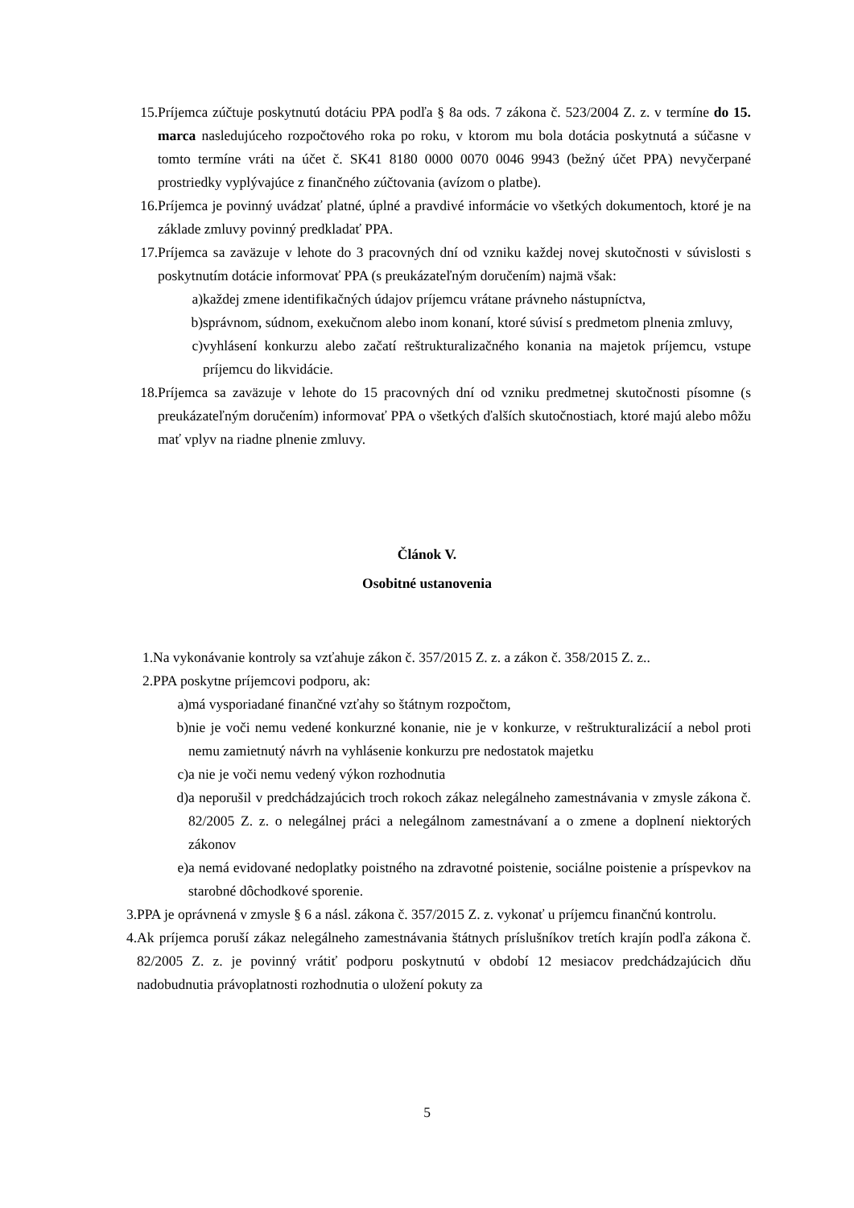15. Príjemca zúčtuje poskytnutú dotáciu PPA podľa § 8a ods. 7 zákona č. 523/2004 Z. z. v termíne do 15. marca nasledujúceho rozpočtového roka po roku, v ktorom mu bola dotácia poskytnutá a súčasne v tomto termíne vráti na účet č. SK41 8180 0000 0070 0046 9943 (bežný účet PPA) nevyčerpané prostriedky vyplývajúce z finančného zúčtovania (avízom o platbe).
16. Príjemca je povinný uvádzať platné, úplné a pravdivé informácie vo všetkých dokumentoch, ktoré je na základe zmluvy povinný predkladať PPA.
17. Príjemca sa zaväzuje v lehote do 3 pracovných dní od vzniku každej novej skutočnosti v súvislosti s poskytnutím dotácie informovať PPA (s preukázateľným doručením) najmä však:
a) každej zmene identifikačných údajov príjemcu vrátane právneho nástupníctva,
b) správnom, súdnom, exekučnom alebo inom konaní, ktoré súvisí s predmetom plnenia zmluvy,
c) vyhlásení konkurzu alebo začatí reštrukturalizačného konania na majetok príjemcu, vstupe príjemcu do likvidácie.
18. Príjemca sa zaväzuje v lehote do 15 pracovných dní od vzniku predmetnej skutočnosti písomne (s preukázateľným doručením) informovať PPA o všetkých ďalších skutočnostiach, ktoré majú alebo môžu mať vplyv na riadne plnenie zmluvy.
Článok V.
Osobitné ustanovenia
1. Na vykonávanie kontroly sa vzťahuje zákon č. 357/2015 Z. z. a zákon č. 358/2015 Z. z..
2. PPA poskytne príjemcovi podporu, ak:
a) má vysporiadané finančné vzťahy so štátnym rozpočtom,
b) nie je voči nemu vedené konkurzné konanie, nie je v konkurze, v reštrukturalizácií a nebol proti nemu zamietnutý návrh na vyhlásenie konkurzu pre nedostatok majetku
c) a nie je voči nemu vedený výkon rozhodnutia
d) a neporušil v predchádzajúcich troch rokoch zákaz nelegálneho zamestnávania v zmysle zákona č. 82/2005 Z. z. o nelegálnej práci a nelegálnom zamestnávaní a o zmene a doplnení niektorých zákonov
e) a nemá evidované nedoplatky poistného na zdravotné poistenie, sociálne poistenie a príspevkov na starobné dôchodkové sporenie.
3. PPA je oprávnená v zmysle § 6 a násl. zákona č. 357/2015 Z. z. vykonať u príjemcu finančnú kontrolu.
4. Ak príjemca poruší zákaz nelegálneho zamestnávania štátnych príslušníkov tretích krajín podľa zákona č. 82/2005 Z. z. je povinný vrátiť podporu poskytnutú v období 12 mesiacov predchádzajúcich dňu nadobudnutia právoplatnosti rozhodnutia o uložení pokuty za
5